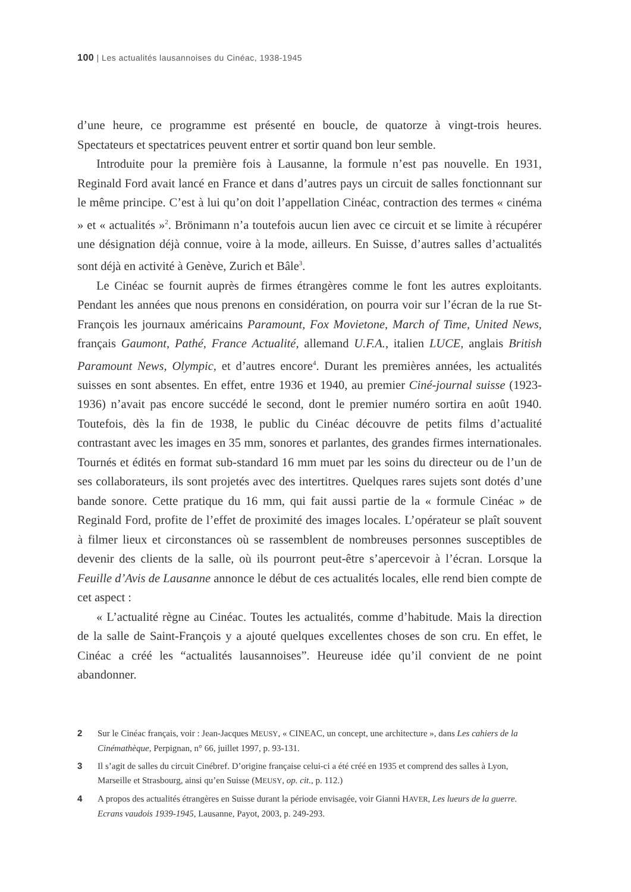100 | Les actualités lausannoises du Cinéac, 1938-1945
d’une heure, ce programme est présenté en boucle, de quatorze à vingt-trois heures. Spectateurs et spectatrices peuvent entrer et sortir quand bon leur semble.
Introduite pour la première fois à Lausanne, la formule n’est pas nouvelle. En 1931, Reginald Ford avait lancé en France et dans d’autres pays un circuit de salles fonctionnant sur le même principe. C’est à lui qu’on doit l’appellation Cinéac, contraction des termes « cinéma » et « actualités »<sup>2</sup>. Brönimann n’a toutefois aucun lien avec ce circuit et se limite à récupérer une désignation déjà connue, voire à la mode, ailleurs. En Suisse, d’autres salles d’actualités sont déjà en activité à Genève, Zurich et Bâle<sup>3</sup>.
Le Cinéac se fournit auprès de firmes étrangères comme le font les autres exploitants. Pendant les années que nous prenons en considération, on pourra voir sur l’écran de la rue St-François les journaux américains Paramount, Fox Movietone, March of Time, United News, français Gaumont, Pathé, France Actualité, allemand U.F.A., italien LUCE, anglais British Paramount News, Olympic, et d’autres encore<sup>4</sup>. Durant les premières années, les actualités suisses en sont absentes. En effet, entre 1936 et 1940, au premier Ciné-journal suisse (1923-1936) n’avait pas encore succédé le second, dont le premier numéro sortira en août 1940. Toutefois, dès la fin de 1938, le public du Cinéac découvre de petits films d’actualité contrastant avec les images en 35 mm, sonores et parlantes, des grandes firmes internationales. Tournés et édités en format sub-standard 16 mm muet par les soins du directeur ou de l’un de ses collaborateurs, ils sont projetés avec des intertitres. Quelques rares sujets sont dotés d’une bande sonore. Cette pratique du 16 mm, qui fait aussi partie de la « formule Cinéac » de Reginald Ford, profite de l’effet de proximité des images locales. L’opérateur se plaît souvent à filmer lieux et circonstances où se rassemblent de nombreuses personnes susceptibles de devenir des clients de la salle, où ils pourront peut-être s’apercevoir à l’écran. Lorsque la Feuille d’Avis de Lausanne annonce le début de ces actualités locales, elle rend bien compte de cet aspect :
« L’actualité règne au Cinéac. Toutes les actualités, comme d’habitude. Mais la direction de la salle de Saint-François y a ajouté quelques excellentes choses de son cru. En effet, le Cinéac a créé les “actualités lausannoises”. Heureuse idée qu’il convient de ne point abandonner.
2 Sur le Cinéac français, voir : Jean-Jacques MEUSY, « CINEAC, un concept, une architecture », dans Les cahiers de la Cinémathèque, Perpignan, n° 66, juillet 1997, p. 93-131.
3 Il s’agit de salles du circuit Cinébref. D’origine française celui-ci a été créé en 1935 et comprend des salles à Lyon, Marseille et Strasbourg, ainsi qu’en Suisse (MEUSY, op. cit., p. 112.)
4 A propos des actualités étrangères en Suisse durant la période envisagée, voir Gianni HAVER, Les lueurs de la guerre. Ecrans vaudois 1939-1945, Lausanne, Payot, 2003, p. 249-293.